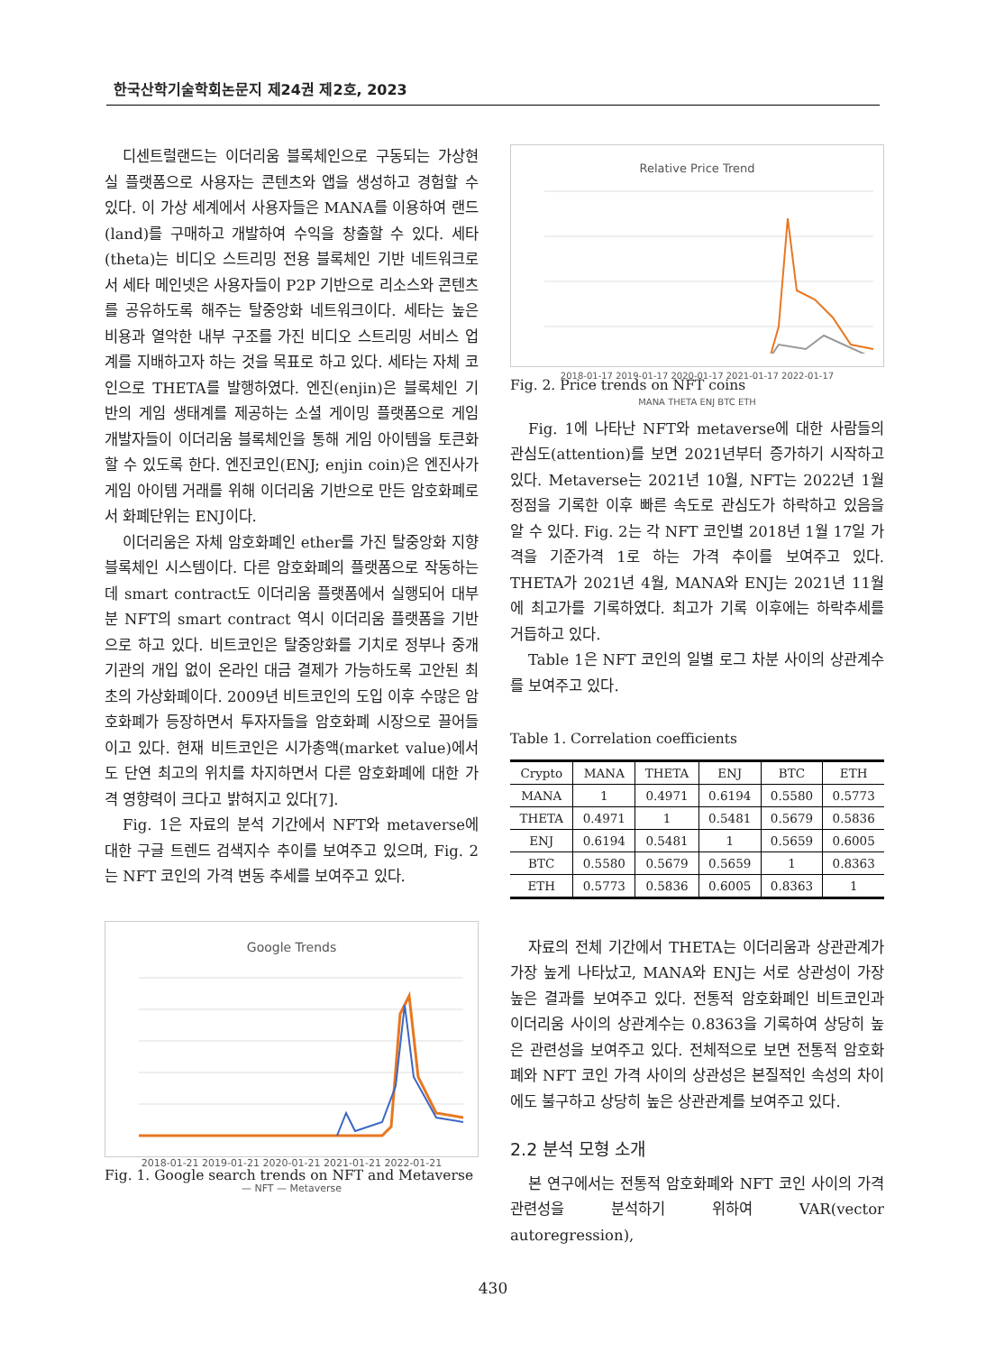한국산학기술학회논문지 제24권 제2호, 2023
디센트럴랜드는 이더리움 블록체인으로 구동되는 가상현실 플랫폼으로 사용자는 콘텐츠와 앱을 생성하고 경험할 수 있다. 이 가상 세계에서 사용자들은 MANA를 이용하여 랜드(land)를 구매하고 개발하여 수익을 창출할 수 있다. 세타(theta)는 비디오 스트리밍 전용 블록체인 기반 네트워크로서 세타 메인넷은 사용자들이 P2P 기반으로 리소스와 콘텐츠를 공유하도록 해주는 탈중앙화 네트워크이다. 세타는 높은 비용과 열악한 내부 구조를 가진 비디오 스트리밍 서비스 업계를 지배하고자 하는 것을 목표로 하고 있다. 세타는 자체 코인으로 THETA를 발행하였다. 엔진(enjin)은 블록체인 기반의 게임 생태계를 제공하는 소셜 게이밍 플랫폼으로 게임 개발자들이 이더리움 블록체인을 통해 게임 아이템을 토큰화할 수 있도록 한다. 엔진코인(ENJ; enjin coin)은 엔진사가 게임 아이템 거래를 위해 이더리움 기반으로 만든 암호화폐로서 화폐단위는 ENJ이다.
이더리움은 자체 암호화폐인 ether를 가진 탈중앙화 지향 블록체인 시스템이다. 다른 암호화폐의 플랫폼으로 작동하는데 smart contract도 이더리움 플랫폼에서 실행되어 대부분 NFT의 smart contract 역시 이더리움 플랫폼을 기반으로 하고 있다. 비트코인은 탈중앙화를 기치로 정부나 중개 기관의 개입 없이 온라인 대금 결제가 가능하도록 고안된 최초의 가상화폐이다. 2009년 비트코인의 도입 이후 수많은 암호화폐가 등장하면서 투자자들을 암호화폐 시장으로 끌어들이고 있다. 현재 비트코인은 시가총액(market value)에서도 단연 최고의 위치를 차지하면서 다른 암호화폐에 대한 가격 영향력이 크다고 밝혀지고 있다[7].
Fig. 1은 자료의 분석 기간에서 NFT와 metaverse에 대한 구글 트렌드 검색지수 추이를 보여주고 있으며, Fig. 2는 NFT 코인의 가격 변동 추세를 보여주고 있다.
Google Trends
2018-01-21 2019-01-21 2020-01-21 2021-01-21 2022-01-21
— NFT — Metaverse
Fig. 1. Google search trends on NFT and Metaverse
Relative Price Trend
2018-01-17 2019-01-17 2020-01-17 2021-01-17 2022-01-17
MANA THETA ENJ BTC ETH
Fig. 2. Price trends on NFT coins
Fig. 1에 나타난 NFT와 metaverse에 대한 사람들의 관심도(attention)를 보면 2021년부터 증가하기 시작하고 있다. Metaverse는 2021년 10월, NFT는 2022년 1월 정점을 기록한 이후 빠른 속도로 관심도가 하락하고 있음을 알 수 있다. Fig. 2는 각 NFT 코인별 2018년 1월 17일 가격을 기준가격 1로 하는 가격 추이를 보여주고 있다. THETA가 2021년 4월, MANA와 ENJ는 2021년 11월에 최고가를 기록하였다. 최고가 기록 이후에는 하락추세를 거듭하고 있다.
Table 1은 NFT 코인의 일별 로그 차분 사이의 상관계수를 보여주고 있다.
Table 1. Correlation coefficients
| Crypto | MANA | THETA | ENJ | BTC | ETH |
| --- | --- | --- | --- | --- | --- |
| MANA | 1 | 0.4971 | 0.6194 | 0.5580 | 0.5773 |
| THETA | 0.4971 | 1 | 0.5481 | 0.5679 | 0.5836 |
| ENJ | 0.6194 | 0.5481 | 1 | 0.5659 | 0.6005 |
| BTC | 0.5580 | 0.5679 | 0.5659 | 1 | 0.8363 |
| ETH | 0.5773 | 0.5836 | 0.6005 | 0.8363 | 1 |
자료의 전체 기간에서 THETA는 이더리움과 상관관계가 가장 높게 나타났고, MANA와 ENJ는 서로 상관성이 가장 높은 결과를 보여주고 있다. 전통적 암호화폐인 비트코인과 이더리움 사이의 상관계수는 0.8363을 기록하여 상당히 높은 관련성을 보여주고 있다. 전체적으로 보면 전통적 암호화폐와 NFT 코인 가격 사이의 상관성은 본질적인 속성의 차이에도 불구하고 상당히 높은 상관관계를 보여주고 있다.
2.2 분석 모형 소개
본 연구에서는 전통적 암호화폐와 NFT 코인 사이의 가격 관련성을 분석하기 위하여 VAR(vector autoregression),
430